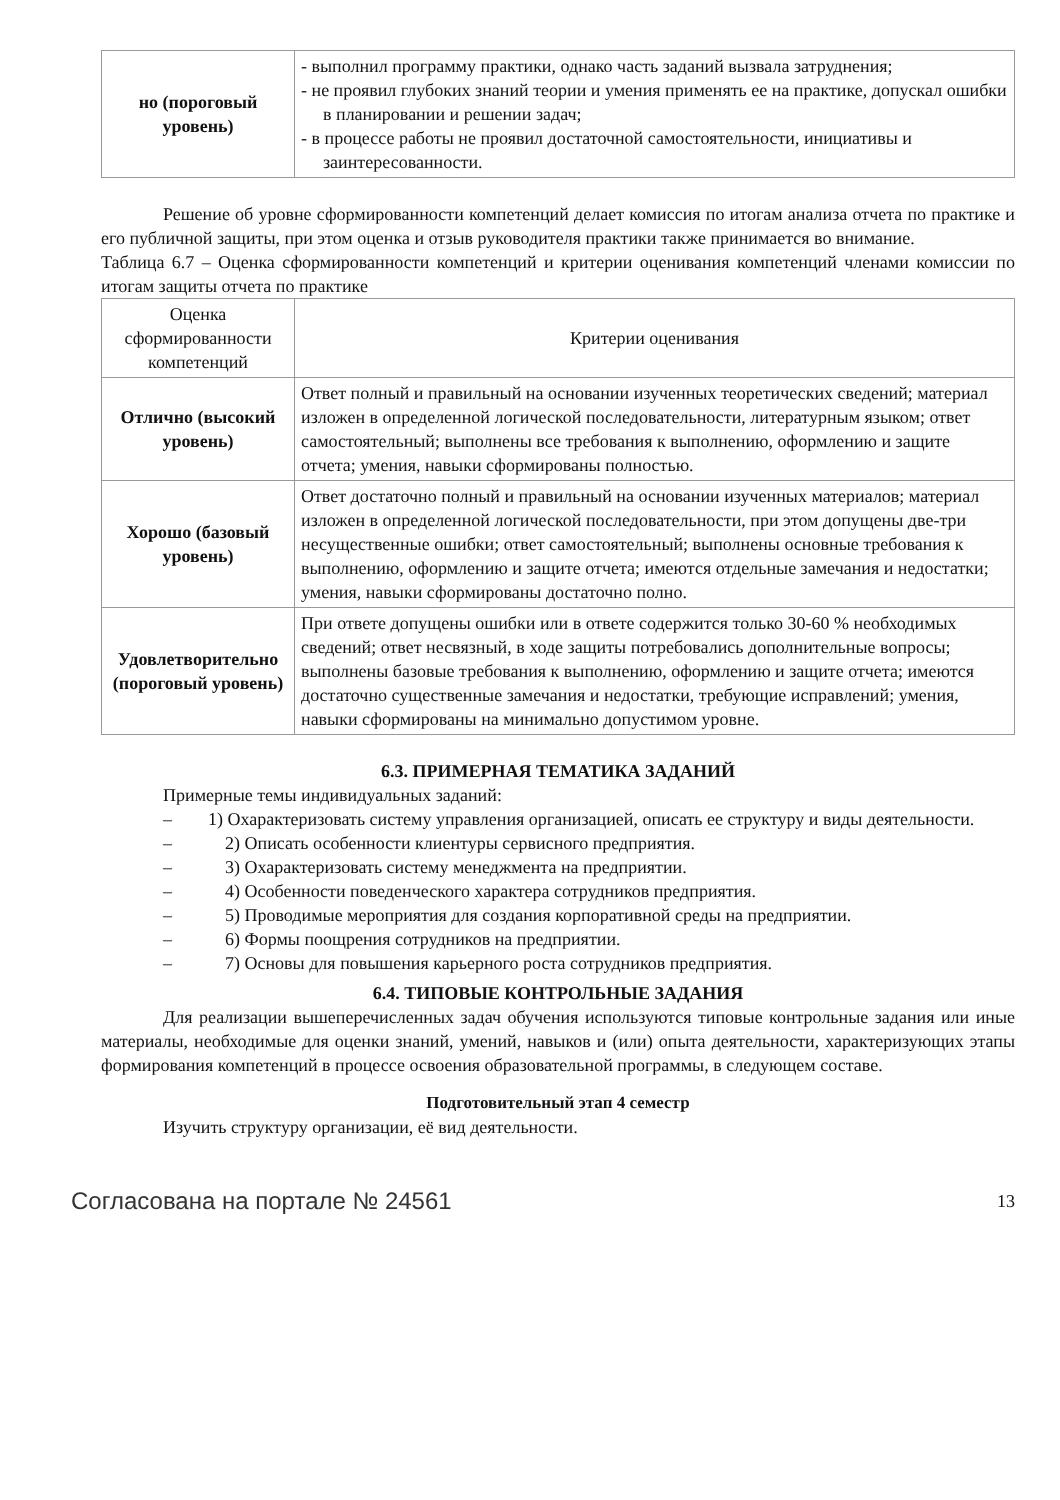| но (пороговый уровень) | - выполнил программу практики, однако часть заданий вызвала затруднения; - не проявил глубоких знаний теории и умения применять ее на практике, допускал ошибки в планировании и решении задач; - в процессе работы не проявил достаточной самостоятельности, инициативы и заинтересованности. |
Решение об уровне сформированности компетенций делает комиссия по итогам анализа отчета по практике и его публичной защиты, при этом оценка и отзыв руководителя практики также принимается во внимание.
Таблица 6.7 – Оценка сформированности компетенций и критерии оценивания компетенций членами комиссии по итогам защиты отчета по практике
| Оценка сформированности компетенций | Критерии оценивания |
| --- | --- |
| Отлично (высокий уровень) | Ответ полный и правильный на основании изученных теоретических сведений; материал изложен в определенной логической последовательности, литературным языком; ответ самостоятельный; выполнены все требования к выполнению, оформлению и защите отчета; умения, навыки сформированы полностью. |
| Хорошо (базовый уровень) | Ответ достаточно полный и правильный на основании изученных материалов; материал изложен в определенной логической последовательности, при этом допущены две-три несущественные ошибки; ответ самостоятельный; выполнены основные требования к выполнению, оформлению и защите отчета; имеются отдельные замечания и недостатки; умения, навыки сформированы достаточно полно. |
| Удовлетворительно (пороговый уровень) | При ответе допущены ошибки или в ответе содержится только 30-60 % необходимых сведений; ответ несвязный, в ходе защиты потребовались дополнительные вопросы; выполнены базовые требования к выполнению, оформлению и защите отчета; имеются достаточно существенные замечания и недостатки, требующие исправлений; умения, навыки сформированы на минимально допустимом уровне. |
6.3. ПРИМЕРНАЯ ТЕМАТИКА ЗАДАНИЙ
Примерные темы индивидуальных заданий:
– 1) Охарактеризовать систему управления организацией, описать ее структуру и виды деятельности.
– 2) Описать особенности клиентуры сервисного предприятия.
– 3) Охарактеризовать систему менеджмента на предприятии.
– 4) Особенности поведенческого характера сотрудников предприятия.
– 5) Проводимые мероприятия для создания корпоративной среды на предприятии.
– 6) Формы поощрения сотрудников на предприятии.
– 7) Основы для повышения карьерного роста сотрудников предприятия.
6.4. ТИПОВЫЕ КОНТРОЛЬНЫЕ ЗАДАНИЯ
Для реализации вышеперечисленных задач обучения используются типовые контрольные задания или иные материалы, необходимые для оценки знаний, умений, навыков и (или) опыта деятельности, характеризующих этапы формирования компетенций в процессе освоения образовательной программы, в следующем составе.
Подготовительный этап 4 семестр
Изучить структуру организации, её вид деятельности.
Согласована на портале № 24561
13